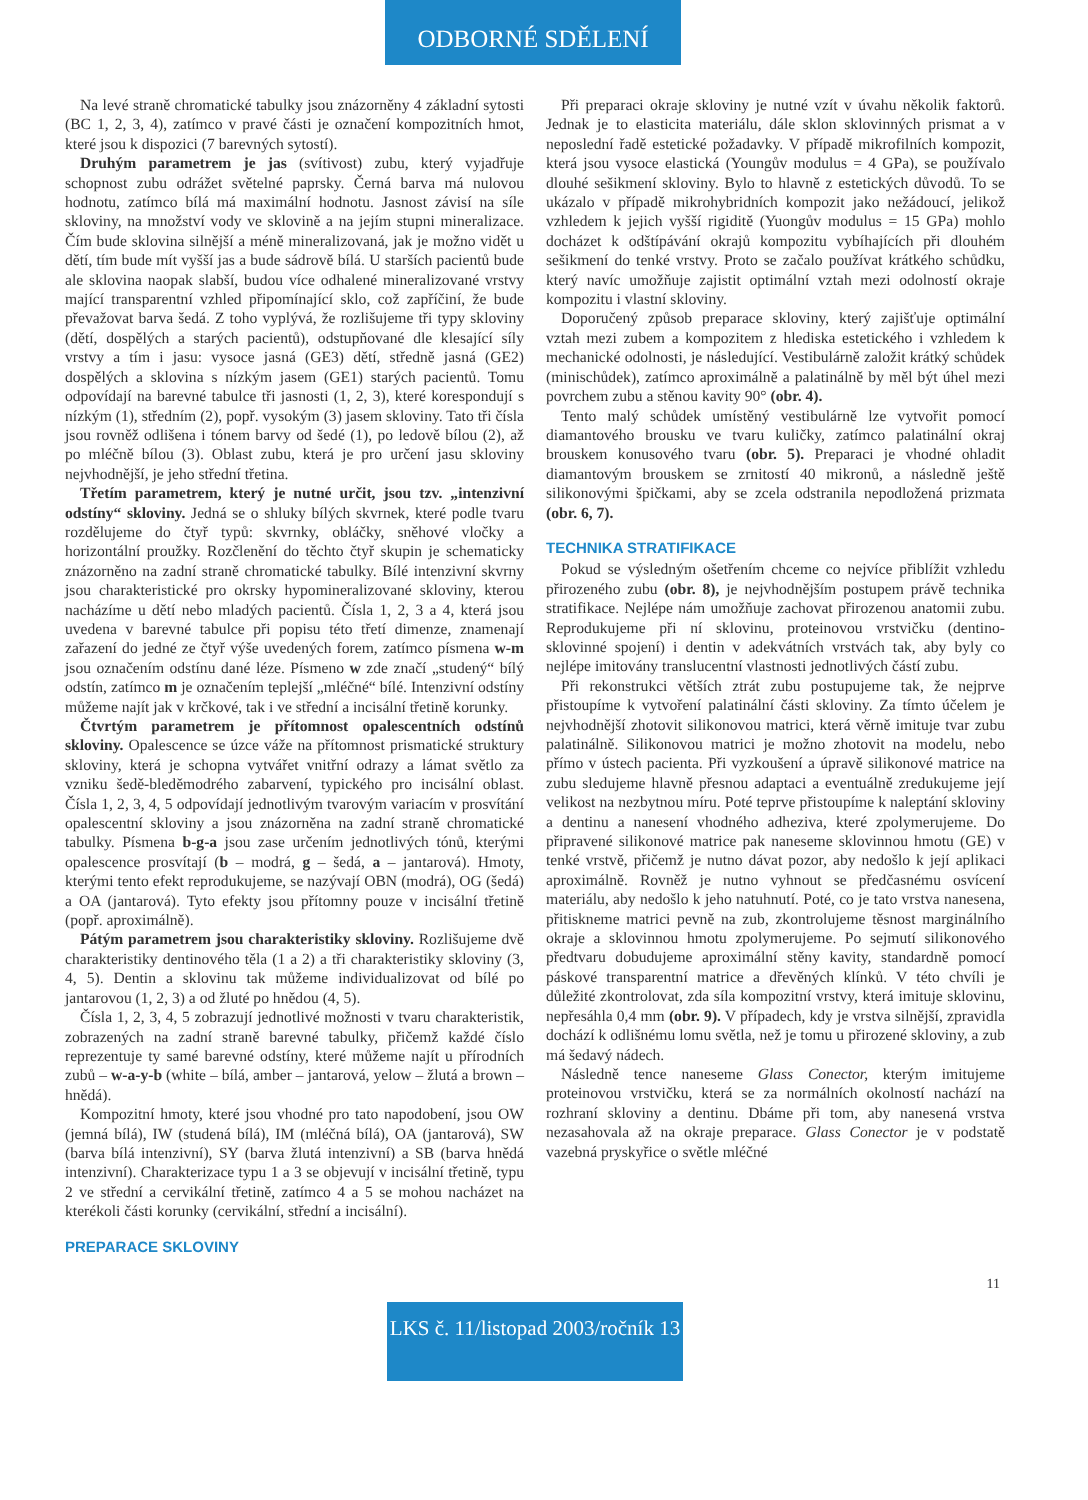ODBORNÉ SDĚLENÍ
Na levé straně chromatické tabulky jsou znázorněny 4 základní sytosti (BC 1, 2, 3, 4), zatímco v pravé části je označení kompozitních hmot, které jsou k dispozici (7 barevných sytostí).
Druhým parametrem je jas (svítivost) zubu, který vyjadřuje schopnost zubu odrážet světelné paprsky. Černá barva má nulovou hodnotu, zatímco bílá má maximální hodnotu. Jasnost závisí na síle skloviny, na množství vody ve sklovině a na jejím stupni mineralizace. Čím bude sklovina silnější a méně mineralizovaná, jak je možno vidět u dětí, tím bude mít vyšší jas a bude sádrově bílá. U starších pacientů bude ale sklovina naopak slabší, budou více odhalené mineralizované vrstvy mající transparentní vzhled připomínající sklo, což zapříčiní, že bude převažovat barva šedá. Z toho vyplývá, že rozlišujeme tři typy skloviny (dětí, dospělých a starých pacientů), odstupňované dle klesající síly vrstvy a tím i jasu: vysoce jasná (GE3) dětí, středně jasná (GE2) dospělých a sklovina s nízkým jasem (GE1) starých pacientů. Tomu odpovídají na barevné tabulce tři jasnosti (1, 2, 3), které korespondují s nízkým (1), středním (2), popř. vysokým (3) jasem skloviny. Tato tři čísla jsou rovněž odlišena i tónem barvy od šedé (1), po ledově bílou (2), až po mléčně bílou (3). Oblast zubu, která je pro určení jasu skloviny nejvhodnější, je jeho střední třetina.
Třetím parametrem, který je nutné určit, jsou tzv. „intenzivní odstíny“ skloviny. Jedná se o shluky bílých skvrnek, které podle tvaru rozdělujeme do čtyř typů: skvrnky, obláčky, sněhové vločky a horizontální proužky. Rozčlenění do těchto čtyř skupin je schematicky znázorněno na zadní straně chromatické tabulky. Bílé intenzivní skvrny jsou charakteristické pro okrsky hypomineralizované skloviny, kterou nacházíme u dětí nebo mladých pacientů. Čísla 1, 2, 3 a 4, která jsou uvedena v barevné tabulce při popisu této třetí dimenze, znamenají zařazení do jedné ze čtyř výše uvedených forem, zatímco písmena w-m jsou označením odstínu dané léze. Písmeno w zde značí „studený“ bílý odstín, zatímco m je označením teplejší „mléčné“ bílé. Intenzivní odstíny můžeme najít jak v krčkové, tak i ve střední a incisální třetině korunky.
Čtvrtým parametrem je přítomnost opalescentních odstínů skloviny. Opalescence se úzce váže na přítomnost prismatické struktury skloviny, která je schopna vytvářet vnitřní odrazy a lámat světlo za vzniku šedě-bleděmodrého zabarvení, typického pro incisální oblast. Čísla 1, 2, 3, 4, 5 odpovídají jednotlivým tvarovým variacím v prosvítání opalescentní skloviny a jsou znázorněna na zadní straně chromatické tabulky. Písmena b-g-a jsou zase určením jednotlivých tónů, kterými opalescence prosvítají (b – modrá, g – šedá, a – jantarová). Hmoty, kterými tento efekt reprodukujeme, se nazývají OBN (modrá), OG (šedá) a OA (jantarová). Tyto efekty jsou přítomny pouze v incisální třetině (popř. aproximálně).
Pátým parametrem jsou charakteristiky skloviny. Rozlišujeme dvě charakteristiky dentinového těla (1 a 2) a tři charakteristiky skloviny (3, 4, 5). Dentin a sklovinu tak můžeme individualizovat od bílé po jantarovou (1, 2, 3) a od žluté po hnědou (4, 5).
Čísla 1, 2, 3, 4, 5 zobrazují jednotlivé možnosti v tvaru charakteristik, zobrazených na zadní straně barevné tabulky, přičemž každé číslo reprezentuje ty samé barevné odstíny, které můžeme najít u přírodních zubů – w-a-y-b (white – bílá, amber – jantarová, yelow – žlutá a brown – hnědá).
Kompozitní hmoty, které jsou vhodné pro tato napodobení, jsou OW (jemná bílá), IW (studená bílá), IM (mléčná bílá), OA (jantarová), SW (barva bílá intenzivní), SY (barva žlutá intenzivní) a SB (barva hnědá intenzivní). Charakterizace typu 1 a 3 se objevují v incisální třetině, typu 2 ve střední a cervikální třetině, zatímco 4 a 5 se mohou nacházet na kterékoli části korunky (cervikální, střední a incisální).
PREPARACE SKLOVINY
Při preparaci okraje skloviny je nutné vzít v úvahu několik faktorů. Jednak je to elasticita materiálu, dále sklon sklovinných prismat a v neposlední řadě estetické požadavky. V případě mikrofilních kompozit, která jsou vysoce elastická (Youngův modulus = 4 GPa), se používalo dlouhé sešikmení skloviny. Bylo to hlavně z estetických důvodů. To se ukázalo v případě mikrohybridních kompozit jako nežádoucí, jelikož vzhledem k jejich vyšší rigiditě (Yuongův modulus = 15 GPa) mohlo docházet k odštípávání okrajů kompozitu vybíhajících při dlouhém sešikmení do tenké vrstvy. Proto se začalo používat krátkého schůdku, který navíc umožňuje zajistit optimální vztah mezi odolností okraje kompozitu i vlastní skloviny.
Doporučený způsob preparace skloviny, který zajišťuje optimální vztah mezi zubem a kompozitem z hlediska estetického i vzhledem k mechanické odolnosti, je následující. Vestibulárně založit krátký schůdek (minischůdek), zatímco aproximálně a palatinálně by měl být úhel mezi povrchem zubu a stěnou kavity 90° (obr. 4).
Tento malý schůdek umístěný vestibulárně lze vytvořit pomocí diamantového brousku ve tvaru kuličky, zatímco palatinální okraj brouskem konusového tvaru (obr. 5). Preparaci je vhodné ohladit diamantovým brouskem se zrnitostí 40 mikronů, a následně ještě silikonovými špičkami, aby se zcela odstranila nepodložená prizmata (obr. 6, 7).
TECHNIKA STRATIFIKACE
Pokud se výsledným ošetřením chceme co nejvíce přiblížit vzhledu přirozeného zubu (obr. 8), je nejvhodnějším postupem právě technika stratifikace. Nejlépe nám umožňuje zachovat přirozenou anatomii zubu. Reprodukujeme při ní sklovinu, proteinovou vrstvičku (dentino-sklovinné spojení) i dentin v adekvátních vrstvách tak, aby byly co nejlépe imitovány translucentní vlastnosti jednotlivých částí zubu.
Při rekonstrukci větších ztrát zubu postupujeme tak, že nejprve přistoupíme k vytvoření palatinální části skloviny. Za tímto účelem je nejvhodnější zhotovit silikonovou matrici, která věrně imituje tvar zubu palatinálně. Silikonovou matrici je možno zhotovit na modelu, nebo přímo v ústech pacienta. Při vyzkoušení a úpravě silikonové matrice na zubu sledujeme hlavně přesnou adaptaci a eventuálně zredukujeme její velikost na nezbytnou míru. Poté teprve přistoupíme k naleptání skloviny a dentinu a nanesení vhodného adheziva, které zpolymerujeme. Do připravené silikonové matrice pak naneseme sklovinnou hmotu (GE) v tenké vrstvě, přičemž je nutno dávat pozor, aby nedošlo k její aplikaci aproximálně. Rovněž je nutno vyhnout se předčasnému osvícení materiálu, aby nedošlo k jeho natuhnutí. Poté, co je tato vrstva nanesena, přitiskneme matrici pevně na zub, zkontrolujeme těsnost marginálního okraje a sklovinnou hmotu zpolymerujeme. Po sejmutí silikonového předtvaru dobudujeme aproximální stěny kavity, standardně pomocí páskové transparentní matrice a dřevěných klínků. V této chvíli je důležité zkontrolovat, zda síla kompozitní vrstvy, která imituje sklovinu, nepřesáhla 0,4 mm (obr. 9). V případech, kdy je vrstva silnější, zpravidla dochází k odlišnému lomu světla, než je tomu u přirozené skloviny, a zub má šedavý nádech.
Následně tence naneseme Glass Conector, kterým imitujeme proteinovou vrstvičku, která se za normálních okolností nachází na rozhraní skloviny a dentinu. Dbáme při tom, aby nanesená vrstva nezasahovala až na okraje preparace. Glass Conector je v podstatě vazebná pryskyřice o světle mléčné
11
LKS č. 11/listopad 2003/ročník 13